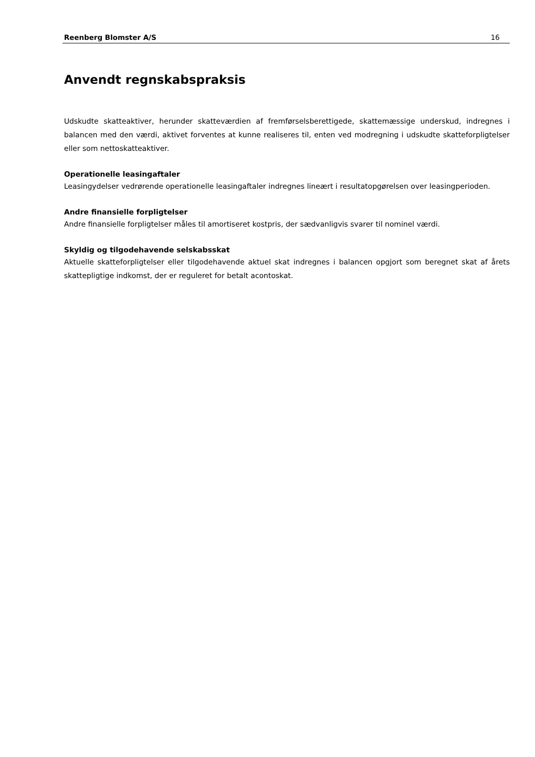Reenberg Blomster A/S 16
Anvendt regnskabspraksis
Udskudte skatteaktiver, herunder skatteværdien af fremførselsberettigede, skattemæssige underskud, indregnes i balancen med den værdi, aktivet forventes at kunne realiseres til, enten ved modregning i udskudte skatteforpligtelser eller som nettoskatteaktiver.
Operationelle leasingaftaler
Leasingydelser vedrørende operationelle leasingaftaler indregnes lineært i resultatopgørelsen over leasingperioden.
Andre finansielle forpligtelser
Andre finansielle forpligtelser måles til amortiseret kostpris, der sædvanligvis svarer til nominel værdi.
Skyldig og tilgodehavende selskabsskat
Aktuelle skatteforpligtelser eller tilgodehavende aktuel skat indregnes i balancen opgjort som beregnet skat af årets skattepligtige indkomst, der er reguleret for betalt acontoskat.